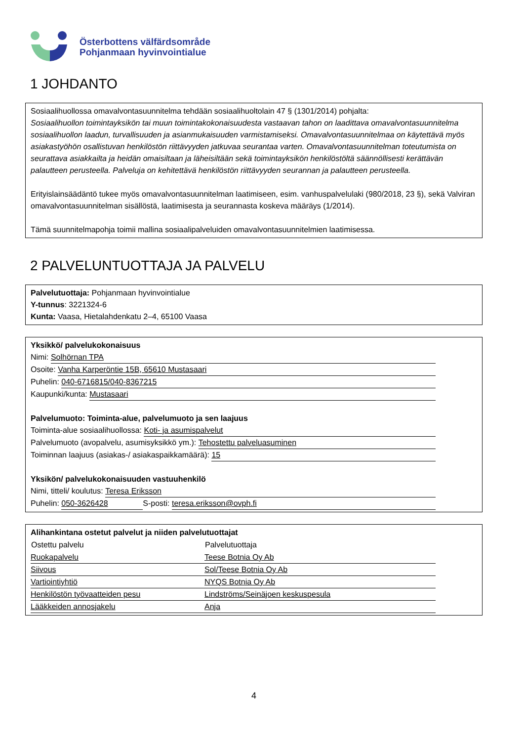Österbottens välfärdsområde
Pohjanmaan hyvinvointialue
1 JOHDANTO
Sosiaalihuollossa omavalvontasuunnitelma tehdään sosiaalihuoltolain 47 § (1301/2014) pohjalta:
Sosiaalihuollon toimintayksikön tai muun toimintakokonaisuudesta vastaavan tahon on laadittava omavalvontasuunnitelma sosiaalihuollon laadun, turvallisuuden ja asianmukaisuuden varmistamiseksi. Omavalvontasuunnitelmaa on käytettävä myös asiakastyöhön osallistuvan henkilöstön riittävyyden jatkuvaa seurantaa varten. Omavalvontasuunnitelman toteutumista on seurattava asiakkailta ja heidän omaisiltaan ja läheisiltään sekä toimintayksikön henkilöstöltä säännöllisesti kerättävän palautteen perusteella. Palveluja on kehitettävä henkilöstön riittävyyden seurannan ja palautteen perusteella.
Erityislainsäädäntö tukee myös omavalvontasuunnitelman laatimiseen, esim. vanhuspalvelulaki (980/2018, 23 §), sekä Valviran omavalvontasuunnitelman sisällöstä, laatimisesta ja seurannasta koskeva määräys (1/2014).
Tämä suunnitelmapohja toimii mallina sosiaalipalveluiden omavalvontasuunnitelmien laatimisessa.
2 PALVELUNTUOTTAJA JA PALVELU
Palvelutuottaja: Pohjanmaan hyvinvointialue
Y-tunnus: 3221324-6
Kunta: Vaasa, Hietalahdenkatu 2–4, 65100 Vaasa
Yksikkö/ palvelukokonaisuus
Nimi: Solhörnan TPA
Osoite: Vanha Karperöntie 15B, 65610 Mustasaari
Puhelin: 040-6716815/040-8367215
Kaupunki/kunta: Mustasaari
Palvelumuoto: Toiminta-alue, palvelumuoto ja sen laajuus
Toiminta-alue sosiaalihuollossa: Koti- ja asumispalvelut
Palvelumuoto (avopalvelu, asumisyksikkö ym.): Tehostettu palveluasuminen
Toiminnan laajuus (asiakas-/ asiakaspaikkamäärä): 15
Yksikön/ palvelukokonaisuuden vastuuhenkilö
Nimi, titteli/ koulutus: Teresa Eriksson
Puhelin: 050-3626428 S-posti: teresa.eriksson@ovph.fi
Alihankintana ostetut palvelut ja niiden palvelutuottajat
| Ostettu palvelu | Palvelutuottaja |
| --- | --- |
| Ruokapalvelu | Teese Botnia Oy Ab |
| Siivous | Sol/Teese Botnia Oy Ab |
| Vartiointiyhtiö | NYQS Botnia Oy Ab |
| Henkilöstön työvaatteiden pesu | Lindströms/Seinäjoen keskuspesula |
| Lääkkeiden annosjakelu | Anja |
4